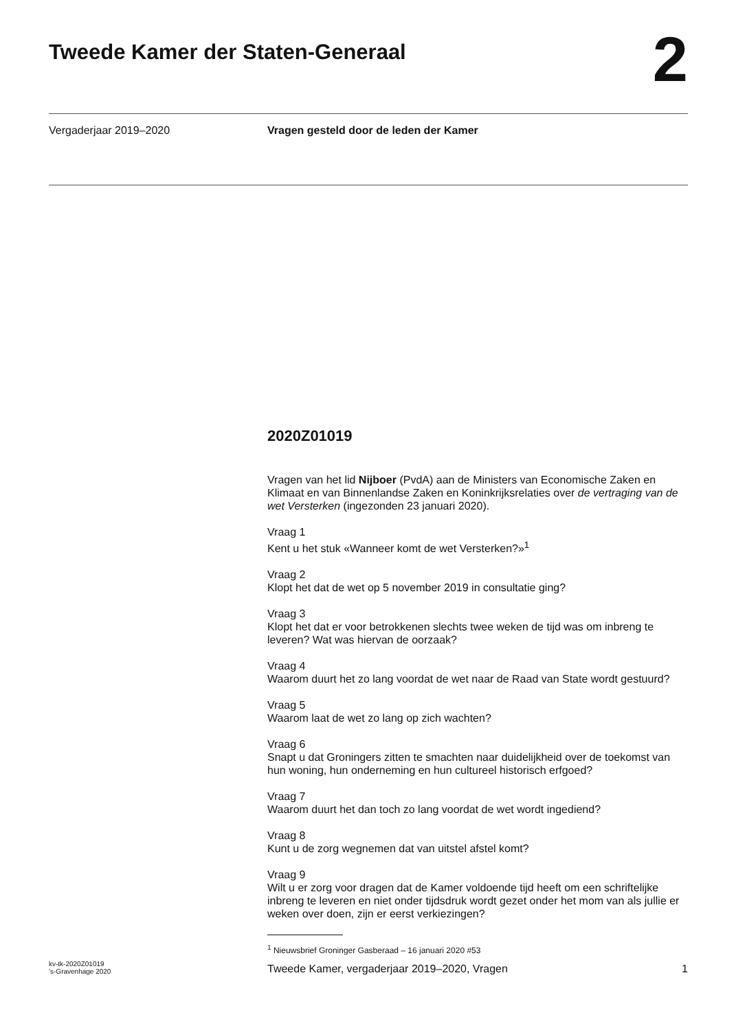Tweede Kamer der Staten-Generaal
2
Vergaderjaar 2019–2020 Vragen gesteld door de leden der Kamer
2020Z01019
Vragen van het lid Nijboer (PvdA) aan de Ministers van Economische Zaken en Klimaat en van Binnenlandse Zaken en Koninkrijksrelaties over de vertraging van de wet Versterken (ingezonden 23 januari 2020).
Vraag 1
Kent u het stuk «Wanneer komt de wet Versterken?»<sup>1</sup>
Vraag 2
Klopt het dat de wet op 5 november 2019 in consultatie ging?
Vraag 3
Klopt het dat er voor betrokkenen slechts twee weken de tijd was om inbreng te leveren? Wat was hiervan de oorzaak?
Vraag 4
Waarom duurt het zo lang voordat de wet naar de Raad van State wordt gestuurd?
Vraag 5
Waarom laat de wet zo lang op zich wachten?
Vraag 6
Snapt u dat Groningers zitten te smachten naar duidelijkheid over de toekomst van hun woning, hun onderneming en hun cultureel historisch erfgoed?
Vraag 7
Waarom duurt het dan toch zo lang voordat de wet wordt ingediend?
Vraag 8
Kunt u de zorg wegnemen dat van uitstel afstel komt?
Vraag 9
Wilt u er zorg voor dragen dat de Kamer voldoende tijd heeft om een schriftelijke inbreng te leveren en niet onder tijdsdruk wordt gezet onder het mom van als jullie er weken over doen, zijn er eerst verkiezingen?
<sup>1</sup> Nieuwsbrief Groninger Gasberaad – 16 januari 2020 #53
kv-tk-2020Z01019
’s-Gravenhage 2020
Tweede Kamer, vergaderjaar 2019–2020, Vragen
1